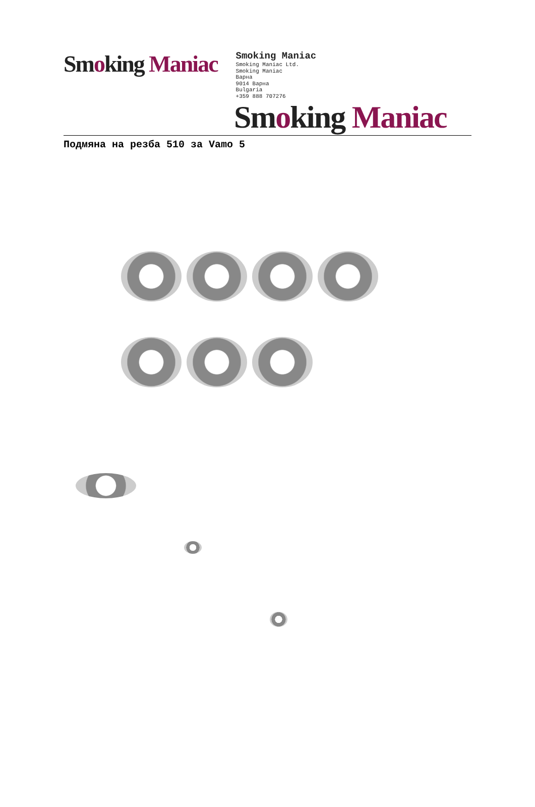Smoking Maniac
Smoking Maniac
Smoking Maniac Ltd.
Smoking Maniac
Варна
9014 Варна
Bulgaria
+359 888 707276
Smoking Maniac
Подмяна на резба 510 за Vamo 5